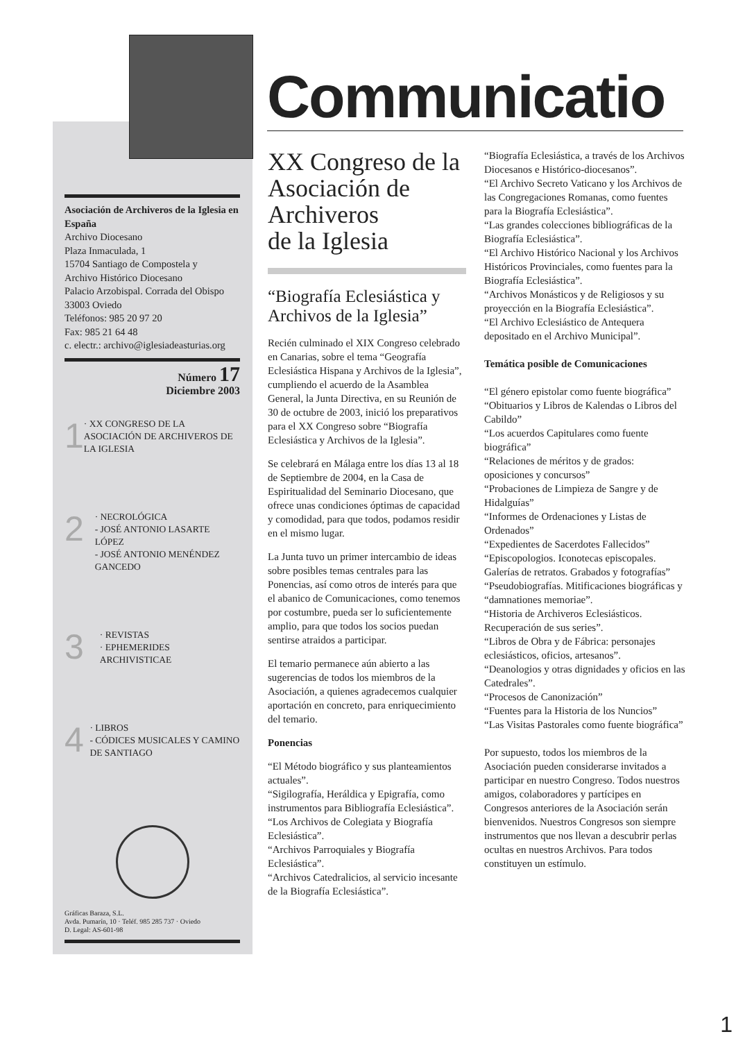Asociación de Archiveros de la Iglesia en España
Archivo Diocesano
Plaza Inmaculada, 1
15704 Santiago de Compostela y
Archivo Histórico Diocesano
Palacio Arzobispal. Corrada del Obispo
33003 Oviedo
Teléfonos: 985 20 97 20
Fax: 985 21 64 48
c. electr.: archivo@iglesiadeasturias.org
Número 17
Diciembre 2003
1 · XX CONGRESO DE LA ASOCIACIÓN DE ARCHIVEROS DE LA IGLESIA
2 · NECROLÓGICA
- JOSÉ ANTONIO LASARTE LÓPEZ
- JOSÉ ANTONIO MENÉNDEZ GANCEDO
3 · REVISTAS
· EPHEMERIDES ARCHIVISTICAE
4 · LIBROS
- CÓDICES MUSICALES Y CAMINO DE SANTIAGO
Gráficas Baraza, S.L.
Avda. Pumarín, 10 · Teléf. 985 285 737 · Oviedo
D. Legal: AS-601-98
Communicatio
XX Congreso de la Asociación de Archiveros
de la Iglesia
“Biografía Eclesiástica y Archivos de la Iglesia”
Recién culminado el XIX Congreso celebrado en Canarias, sobre el tema “Geografía Eclesiástica Hispana y Archivos de la Iglesia”, cumpliendo el acuerdo de la Asamblea General, la Junta Directiva, en su Reunión de 30 de octubre de 2003, inició los preparativos para el XX Congreso sobre “Biografía Eclesiástica y Archivos de la Iglesia”.
Se celebrará en Málaga entre los días 13 al 18 de Septiembre de 2004, en la Casa de Espiritualidad del Seminario Diocesano, que ofrece unas condiciones óptimas de capacidad y comodidad, para que todos, podamos residir en el mismo lugar.
La Junta tuvo un primer intercambio de ideas sobre posibles temas centrales para las Ponencias, así como otros de interés para que el abanico de Comunicaciones, como tenemos por costumbre, pueda ser lo suficientemente amplio, para que todos los socios puedan sentirse atraidos a participar.
El temario permanece aún abierto a las sugerencias de todos los miembros de la Asociación, a quienes agradecemos cualquier aportación en concreto, para enriquecimiento del temario.
Ponencias
“El Método biográfico y sus planteamientos actuales”.
“Sigilografía, Heráldica y Epigrafía, como instrumentos para Bibliografía Eclesiástica”.
“Los Archivos de Colegiata y Biografía Eclesiástica”.
“Archivos Parroquiales y Biografía Eclesiástica”.
“Archivos Catedralicios, al servicio incesante de la Biografía Eclesiástica”.
“Biografía Eclesiástica, a través de los Archivos Diocesanos e Histórico-diocesanos”.
“El Archivo Secreto Vaticano y los Archivos de las Congregaciones Romanas, como fuentes para la Biografía Eclesiástica”.
“Las grandes colecciones bibliográficas de la Biografía Eclesiástica”.
“El Archivo Histórico Nacional y los Archivos Históricos Provinciales, como fuentes para la Biografía Eclesiástica”.
“Archivos Monásticos y de Religiosos y su proyección en la Biografía Eclesiástica”.
“El Archivo Eclesiástico de Antequera depositado en el Archivo Municipal”.
Temática posible de Comunicaciones
“El género epistolar como fuente biográfica”
“Obituarios y Libros de Kalendas o Libros del Cabildo”
“Los acuerdos Capitulares como fuente biográfica”
“Relaciones de méritos y de grados: oposiciones y concursos”
“Probaciones de Limpieza de Sangre y de Hidalguías”
“Informes de Ordenaciones y Listas de Ordenados”
“Expedientes de Sacerdotes Fallecidos”
“Episcopologios. Iconotecas episcopales. Galerías de retratos. Grabados y fotografías”
“Pseudobiografías. Mitificaciones biográficas y “damnationes memoriae”.
“Historia de Archiveros Eclesiásticos. Recuperación de sus series”.
“Libros de Obra y de Fábrica: personajes eclesiásticos, oficios, artesanos”.
“Deanologios y otras dignidades y oficios en las Catedrales”.
“Procesos de Canonización”
“Fuentes para la Historia de los Nuncios”
“Las Visitas Pastorales como fuente biográfica”
Por supuesto, todos los miembros de la Asociación pueden considerarse invitados a participar en nuestro Congreso. Todos nuestros amigos, colaboradores y partícipes en Congresos anteriores de la Asociación serán bienvenidos. Nuestros Congresos son siempre instrumentos que nos llevan a descubrir perlas ocultas en nuestros Archivos. Para todos constituyen un estímulo.
1